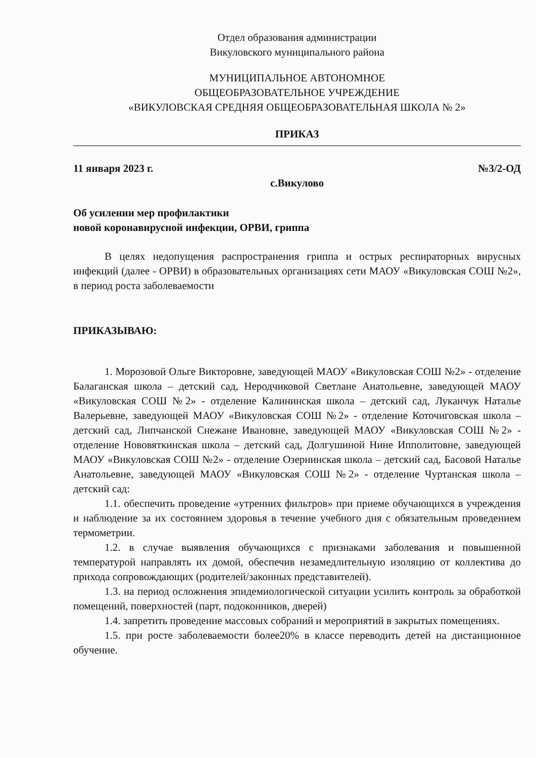Отдел образования администрации
Викуловского муниципального района
МУНИЦИПАЛЬНОЕ АВТОНОМНОЕ
ОБЩЕОБРАЗОВАТЕЛЬНОЕ УЧРЕЖДЕНИЕ
«ВИКУЛОВСКАЯ СРЕДНЯЯ ОБЩЕОБРАЗОВАТЕЛЬНАЯ ШКОЛА № 2»
ПРИКАЗ
11 января 2023 г. №3/2-ОД
с.Викулово
Об усилении мер профилактики
новой коронавирусной инфекции, ОРВИ, гриппа
В целях недопущения распространения гриппа и острых респираторных вирусных инфекций (далее - ОРВИ) в образовательных организациях сети МАОУ «Викуловская СОШ №2», в период роста заболеваемости
ПРИКАЗЫВАЮ:
1. Морозовой Ольге Викторовне, заведующей МАОУ «Викуловская СОШ №2» - отделение Балаганская школа – детский сад, Неродчиковой Светлане Анатольевне, заведующей МАОУ «Викуловская СОШ №2» - отделение Калининская школа – детский сад, Луканчук Наталье Валерьевне, заведующей МАОУ «Викуловская СОШ №2» - отделение Коточиговская школа – детский сад, Липчанской Снежане Ивановне, заведующей МАОУ «Викуловская СОШ №2» - отделение Нововяткинская школа – детский сад, Долгушиной Нине Ипполитовне, заведующей МАОУ «Викуловская СОШ №2» - отделение Озернинская школа – детский сад, Басовой Наталье Анатольевне, заведующей МАОУ «Викуловская СОШ №2» - отделение Чуртанская школа – детский сад:
1.1. обеспечить проведение «утренних фильтров» при приеме обучающихся в учреждения и наблюдение за их состоянием здоровья в течение учебного дня с обязательным проведением термометрии.
1.2. в случае выявления обучающихся с признаками заболевания и повышенной температурой направлять их домой, обеспечив незамедлительную изоляцию от коллектива до прихода сопровождающих (родителей/законных представителей).
1.3. на период осложнения эпидемиологической ситуации усилить контроль за обработкой помещений, поверхностей (парт, подоконников, дверей)
1.4. запретить проведение массовых собраний и мероприятий в закрытых помещениях.
1.5. при росте заболеваемости более20% в классе переводить детей на дистанционное обучение.